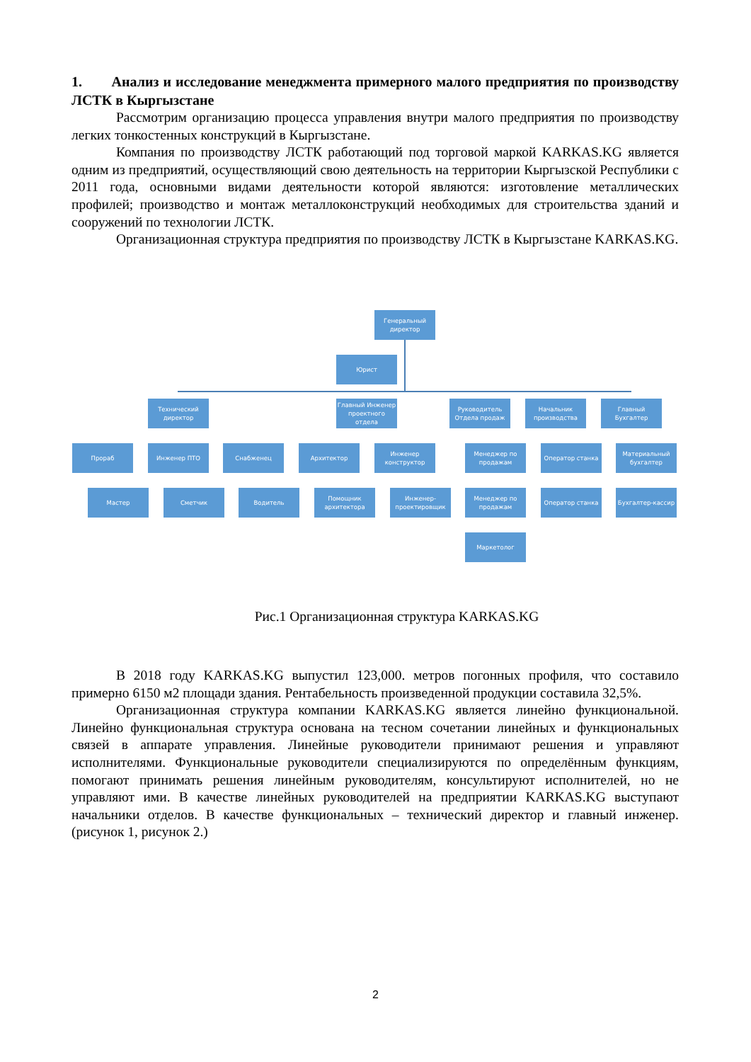1. Анализ и исследование менеджмента примерного малого предприятия по производству ЛСТК в Кыргызстане
Рассмотрим организацию процесса управления внутри малого предприятия по производству легких тонкостенных конструкций в Кыргызстане.
Компания по производству ЛСТК работающий под торговой маркой KARKAS.KG является одним из предприятий, осуществляющий свою деятельность на территории Кыргызской Республики с 2011 года, основными видами деятельности которой являются: изготовление металлических профилей; производство и монтаж металлоконструкций необходимых для строительства зданий и сооружений по технологии ЛСТК.
Организационная структура предприятия по производству ЛСТК в Кыргызстане KARKAS.KG.
Генеральный директор
Юрист
Технический директор
Главный Инженер проектного отдела
Руководитель Отдела продаж
Начальник производства
Главный Бухгалтер
Прораб Инженер ПТО Снабженец Архитектор
Инженер конструктор
Менеджер по продажам
Оператор станка
Материальный бухгалтер
Мастер Сметчик Водитель
Помощник архитектора
Инженер-проектировщик
Менеджер по продажам
Оператор станка Бухгалтер-кассир
Маркетолог
Рис.1 Организационная структура KARKAS.KG
В 2018 году KARKAS.KG выпустил 123,000. метров погонных профиля, что составило примерно 6150 м2 площади здания. Рентабельность произведенной продукции составила 32,5%.
Организационная структура компании KARKAS.KG является линейно функциональной. Линейно функциональная структура основана на тесном сочетании линейных и функциональных связей в аппарате управления. Линейные руководители принимают решения и управляют исполнителями. Функциональные руководители специализируются по определённым функциям, помогают принимать решения линейным руководителям, консультируют исполнителей, но не управляют ими. В качестве линейных руководителей на предприятии KARKAS.KG выступают начальники отделов. В качестве функциональных – технический директор и главный инженер. (рисунок 1, рисунок 2.)
2